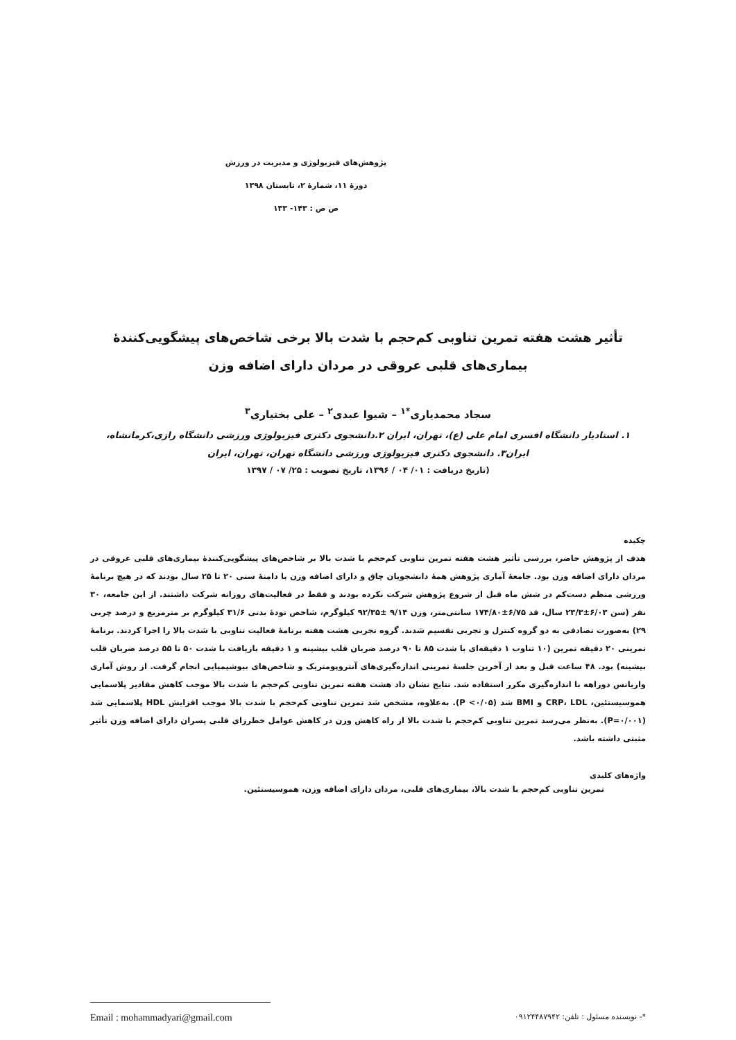پژوهش‌های فیزیولوژی و مدیریت در ورزش
دورهٔ ۱۱، شمارهٔ ۲، تابستان ۱۳۹۸
ص ص : ۱۴۳- ۱۳۳
تأثیر هشت هفته تمرین تناوبی کم‌حجم با شدت بالا برخی شاخص‌های پیشگویی‌کنندهٔ
بیماری‌های قلبی عروقی در مردان دارای اضافه وزن
سجاد محمدیاری<sup>*۱</sup> – شیوا عبدی<sup>۲</sup> – علی بختیاری<sup>۳</sup>
۱. استادیار دانشگاه افسری امام علی (ع)، تهران، ایران ۲.دانشجوی دکتری فیزیولوژی ورزشی دانشگاه رازی،کرمانشاه،
ایران۳. دانشجوی دکتری فیزیولوژی ورزشی دانشگاه تهران، تهران، ایران
(تاریخ دریافت : ۰۱/ ۰۴ / ۱۳۹۶، تاریخ تصویب : ۲۵/ ۰۷ / ۱۳۹۷
چکیده
هدف از پژوهش حاضر، بررسی تأثیر هشت هفته تمرین تناوبی کم‌حجم با شدت بالا بر شاخص‌های پیشگویی‌کنندهٔ بیماری‌های قلبی عروقی در مردان دارای اضافه وزن بود. جامعهٔ آماری پژوهش همهٔ دانشجویان چاق و دارای اضافه وزن با دامنهٔ سنی ۲۰ تا ۲۵ سال بودند که در هیچ برنامهٔ ورزشی منظم دست‌کم در شش ماه قبل از شروع پژوهش شرکت نکرده بودند و فقط در فعالیت‌های روزانه شرکت داشتند. از این جامعه، ۳۰ نفر (سن ۶/۰۳±۲۳/۳ سال، قد ۶/۷۵±۱۷۴/۸۰ سانتی‌متر، وزن ۹/۱۴ ±۹۲/۳۵ کیلوگرم، شاخص تودهٔ بدنی ۳۱/۶ کیلوگرم بر مترمربع و درصد چربی ۲۹) به‌صورت تصادفی به دو گروه کنترل و تجربی تقسیم شدند. گروه تجربی هشت هفته برنامهٔ فعالیت تناوبی با شدت بالا را اجرا کردند. برنامهٔ تمرینی ۲۰ دقیقه تمرین (۱۰ تناوب ۱ دقیقه‌ای با شدت ۸۵ تا ۹۰ درصد ضربان قلب بیشینه و ۱ دقیقه بازیافت با شدت ۵۰ تا ۵۵ درصد ضربان قلب بیشینه) بود. ۴۸ ساعت قبل و بعد از آخرین جلسهٔ تمرینی اندازه‌گیری‌های آنتروپومتریک و شاخص‌های بیوشیمیایی انجام گرفت. از روش آماری واریانس دوراهه با اندازه‌گیری مکرر استفاده شد. نتایج نشان داد هشت هفته تمرین تناوبی کم‌حجم با شدت بالا موجب کاهش مقادیر پلاسمایی هموسیستئین، CRP، LDL و BMI شد (P <۰/۰۵). به‌علاوه، مشخص شد تمرین تناوبی کم‌حجم با شدت بالا موجب افزایش HDL پلاسمایی شد (P=۰/۰۰۱). به‌نظر می‌رسد تمرین تناوبی کم‌حجم با شدت بالا از راه کاهش وزن در کاهش عوامل خطرزای قلبی پسران دارای اضافه وزن تأثیر مثبتی داشته باشد.
واژه‌های کلیدی
تمرین تناوبی کم‌حجم با شدت بالا، بیماری‌های قلبی، مردان دارای اضافه وزن، هموسیستئین.
*- نویسنده مسئول : تلفن: ۰۹۱۲۴۴۸۷۹۴۲ Email : mohammadyari@gmail.com